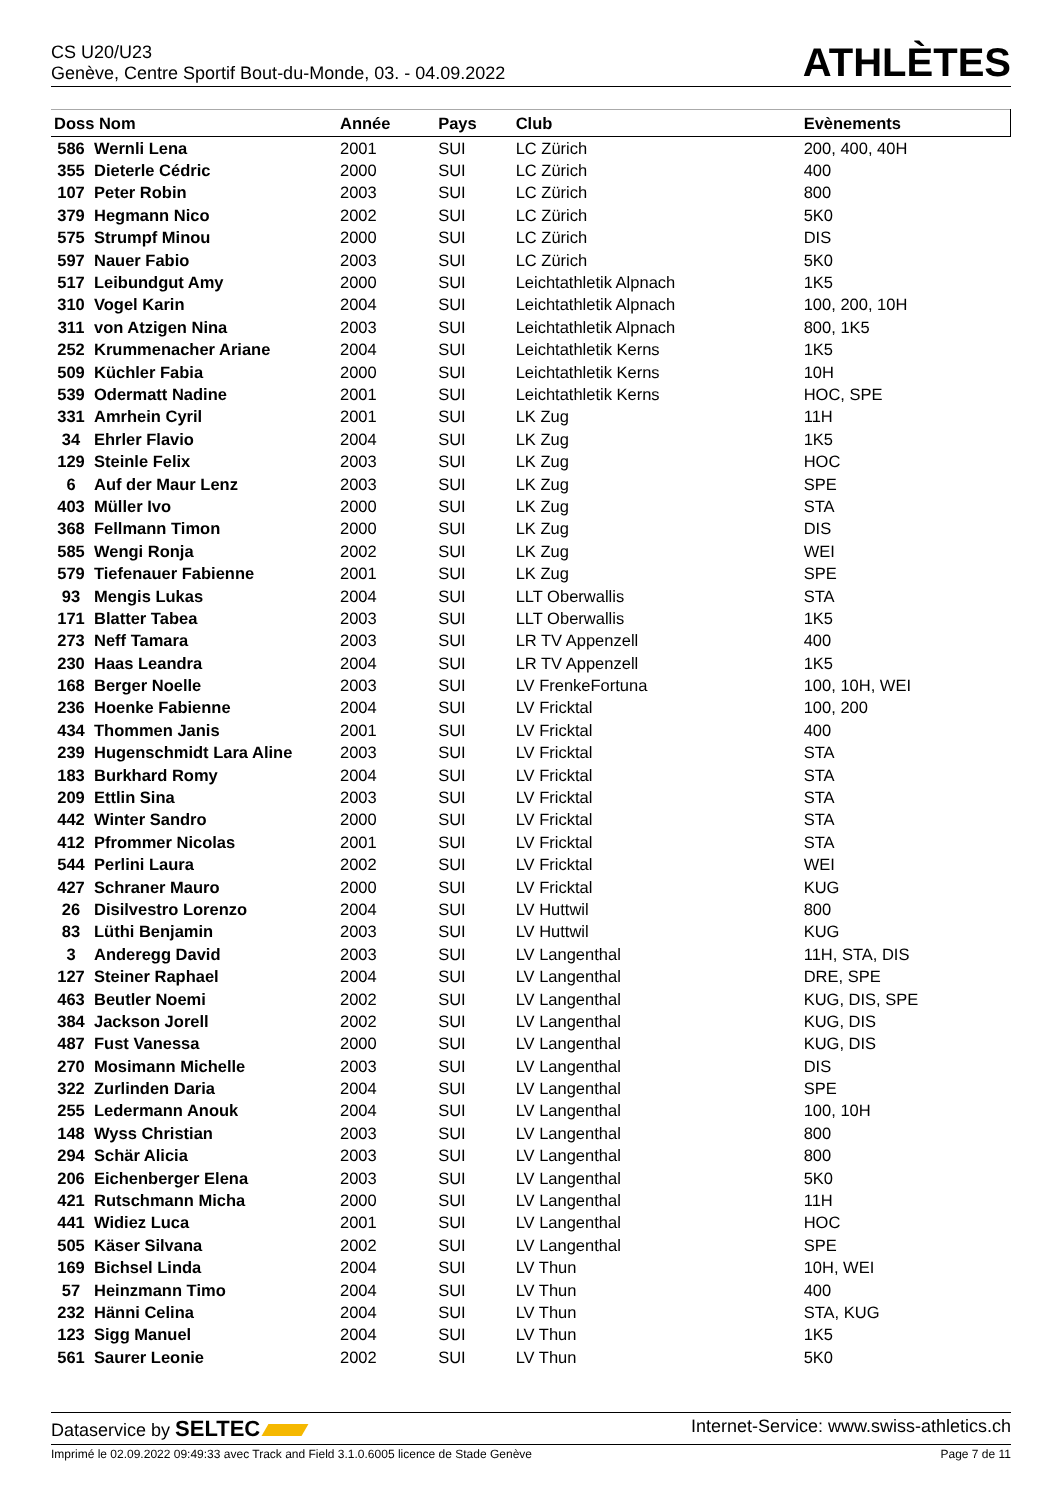CS U20/U23
Genève, Centre Sportif Bout-du-Monde, 03. - 04.09.2022
ATHLÈTES
| Doss Nom | | Année | Pays | Club | Evènements |
| --- | --- | --- | --- | --- | --- |
| 586 | Wernli Lena | 2001 | SUI | LC Zürich | 200, 400, 40H |
| 355 | Dieterle Cédric | 2000 | SUI | LC Zürich | 400 |
| 107 | Peter Robin | 2003 | SUI | LC Zürich | 800 |
| 379 | Hegmann Nico | 2002 | SUI | LC Zürich | 5K0 |
| 575 | Strumpf Minou | 2000 | SUI | LC Zürich | DIS |
| 597 | Nauer Fabio | 2003 | SUI | LC Zürich | 5K0 |
| 517 | Leibundgut Amy | 2000 | SUI | Leichtathletik Alpnach | 1K5 |
| 310 | Vogel Karin | 2004 | SUI | Leichtathletik Alpnach | 100, 200, 10H |
| 311 | von Atzigen Nina | 2003 | SUI | Leichtathletik Alpnach | 800, 1K5 |
| 252 | Krummenacher Ariane | 2004 | SUI | Leichtathletik Kerns | 1K5 |
| 509 | Küchler Fabia | 2000 | SUI | Leichtathletik Kerns | 10H |
| 539 | Odermatt Nadine | 2001 | SUI | Leichtathletik Kerns | HOC, SPE |
| 331 | Amrhein Cyril | 2001 | SUI | LK Zug | 11H |
| 34 | Ehrler Flavio | 2004 | SUI | LK Zug | 1K5 |
| 129 | Steinle Felix | 2003 | SUI | LK Zug | HOC |
| 6 | Auf der Maur Lenz | 2003 | SUI | LK Zug | SPE |
| 403 | Müller Ivo | 2000 | SUI | LK Zug | STA |
| 368 | Fellmann Timon | 2000 | SUI | LK Zug | DIS |
| 585 | Wengi Ronja | 2002 | SUI | LK Zug | WEI |
| 579 | Tiefenauer Fabienne | 2001 | SUI | LK Zug | SPE |
| 93 | Mengis Lukas | 2004 | SUI | LLT Oberwallis | STA |
| 171 | Blatter Tabea | 2003 | SUI | LLT Oberwallis | 1K5 |
| 273 | Neff Tamara | 2003 | SUI | LR TV Appenzell | 400 |
| 230 | Haas Leandra | 2004 | SUI | LR TV Appenzell | 1K5 |
| 168 | Berger Noelle | 2003 | SUI | LV FrenkeFortuna | 100, 10H, WEI |
| 236 | Hoenke Fabienne | 2004 | SUI | LV Fricktal | 100, 200 |
| 434 | Thommen Janis | 2001 | SUI | LV Fricktal | 400 |
| 239 | Hugenschmidt Lara Aline | 2003 | SUI | LV Fricktal | STA |
| 183 | Burkhard Romy | 2004 | SUI | LV Fricktal | STA |
| 209 | Ettlin Sina | 2003 | SUI | LV Fricktal | STA |
| 442 | Winter Sandro | 2000 | SUI | LV Fricktal | STA |
| 412 | Pfrommer Nicolas | 2001 | SUI | LV Fricktal | STA |
| 544 | Perlini Laura | 2002 | SUI | LV Fricktal | WEI |
| 427 | Schraner Mauro | 2000 | SUI | LV Fricktal | KUG |
| 26 | Disilvestro Lorenzo | 2004 | SUI | LV Huttwil | 800 |
| 83 | Lüthi Benjamin | 2003 | SUI | LV Huttwil | KUG |
| 3 | Anderegg David | 2003 | SUI | LV Langenthal | 11H, STA, DIS |
| 127 | Steiner Raphael | 2004 | SUI | LV Langenthal | DRE, SPE |
| 463 | Beutler Noemi | 2002 | SUI | LV Langenthal | KUG, DIS, SPE |
| 384 | Jackson Jorell | 2002 | SUI | LV Langenthal | KUG, DIS |
| 487 | Fust Vanessa | 2000 | SUI | LV Langenthal | KUG, DIS |
| 270 | Mosimann Michelle | 2003 | SUI | LV Langenthal | DIS |
| 322 | Zurlinden Daria | 2004 | SUI | LV Langenthal | SPE |
| 255 | Ledermann Anouk | 2004 | SUI | LV Langenthal | 100, 10H |
| 148 | Wyss Christian | 2003 | SUI | LV Langenthal | 800 |
| 294 | Schär Alicia | 2003 | SUI | LV Langenthal | 800 |
| 206 | Eichenberger Elena | 2003 | SUI | LV Langenthal | 5K0 |
| 421 | Rutschmann Micha | 2000 | SUI | LV Langenthal | 11H |
| 441 | Widiez Luca | 2001 | SUI | LV Langenthal | HOC |
| 505 | Käser Silvana | 2002 | SUI | LV Langenthal | SPE |
| 169 | Bichsel Linda | 2004 | SUI | LV Thun | 10H, WEI |
| 57 | Heinzmann Timo | 2004 | SUI | LV Thun | 400 |
| 232 | Hänni Celina | 2004 | SUI | LV Thun | STA, KUG |
| 123 | Sigg Manuel | 2004 | SUI | LV Thun | 1K5 |
| 561 | Saurer Leonie | 2002 | SUI | LV Thun | 5K0 |
Dataservice by SELTEC Internet-Service: www.swiss-athletics.ch
Imprimé le 02.09.2022 09:49:33 avec Track and Field 3.1.0.6005 licence de Stade Genève Page 7 de 11